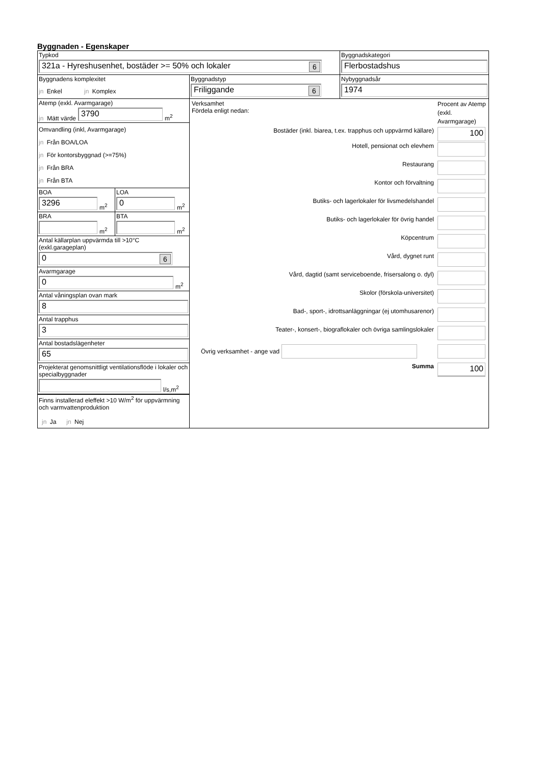Byggnaden - Egenskaper
| Typkod 321a - Hyreshusenhet, bostäder >= 50% och lokaler 6 | | Byggnadskategori Flerbostadshus |
| Byggnadens komplexitet jn Enkel jn Komplex | Byggnadstyp Friliggande 6 | Nybyggnadsår 1974 |
| Atemp (exkl. Avarmgarage) jn Mätt värde 3790 m<sup>2</sup> Omvandling (inkl, Avarmgarage) jn Från BOA/LOA jn För kontorsbyggnad (>=75%) jn Från BRA jn Från BTA BOA 3296 m<sup>2</sup> LOA 0 m<sup>2</sup> BRA m<sup>2</sup> BTA m<sup>2</sup> Antal källarplan uppvärmda till >10°C (exkl.garageplan) 0 6 Avarmgarage 0 m<sup>2</sup> Antal våningsplan ovan mark 8 Antal trapphus 3 Antal bostadslägenheter 65 Projekterat genomsnittligt ventilationsflöde i lokaler och specialbyggnader l/s,m<sup>2</sup> Finns installerad eleffekt >10 W/m<sup>2</sup> för uppvärmning och varmvattenproduktion jn Ja jn Nej | / Verksamhet Fördela enligt nedan: / Procent av Atemp (exkl. Avarmgarage) / / Bostäder (inkl. biarea, t.ex. trapphus och uppvärmd källare) / 100 / / Hotell, pensionat och elevhem / / / Restaurang / / / Kontor och förvaltning / / / Butiks- och lagerlokaler för livsmedelshandel / / / Butiks- och lagerlokaler för övrig handel / / / Köpcentrum / / / Vård, dygnet runt / / / Vård, dagtid (samt serviceboende, frisersalong o. dyl) / / / Skolor (förskola-universitet) / / / Bad-, sport-, idrottsanläggningar (ej utomhusarenor) / / / Teater-, konsert-, biograflokaler och övriga samlingslokaler / / / Övrig verksamhet - ange vad / / / Summa / 100 / | |